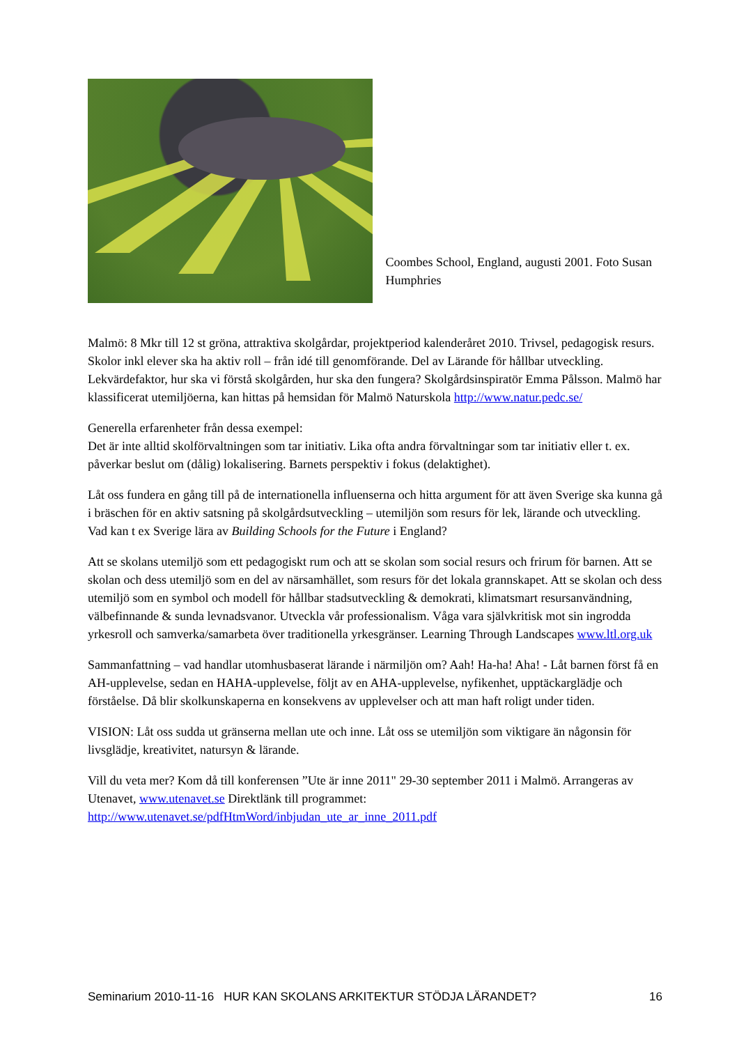Coombes School, England, augusti 2001. Foto Susan Humphries
Malmö: 8 Mkr till 12 st gröna, attraktiva skolgårdar, projektperiod kalenderåret 2010. Trivsel, pedagogisk resurs. Skolor inkl elever ska ha aktiv roll – från idé till genomförande. Del av Lärande för hållbar utveckling. Lekvärdefaktor, hur ska vi förstå skolgården, hur ska den fungera? Skolgårdsinspiratör Emma Pålsson. Malmö har klassificerat utemiljöerna, kan hittas på hemsidan för Malmö Naturskola http://www.natur.pedc.se/
Generella erfarenheter från dessa exempel:
Det är inte alltid skolförvaltningen som tar initiativ. Lika ofta andra förvaltningar som tar initiativ eller t. ex. påverkar beslut om (dålig) lokalisering. Barnets perspektiv i fokus (delaktighet).
Låt oss fundera en gång till på de internationella influenserna och hitta argument för att även Sverige ska kunna gå i bräschen för en aktiv satsning på skolgårdsutveckling – utemiljön som resurs för lek, lärande och utveckling. Vad kan t ex Sverige lära av Building Schools for the Future i England?
Att se skolans utemiljö som ett pedagogiskt rum och att se skolan som social resurs och frirum för barnen. Att se skolan och dess utemiljö som en del av närsamhället, som resurs för det lokala grannskapet. Att se skolan och dess utemiljö som en symbol och modell för hållbar stadsutveckling & demokrati, klimatsmart resursanvändning, välbefinnande & sunda levnadsvanor. Utveckla vår professionalism. Våga vara självkritisk mot sin ingrodda yrkesroll och samverka/samarbeta över traditionella yrkesgränser. Learning Through Landscapes www.ltl.org.uk
Sammanfattning – vad handlar utomhusbaserat lärande i närmiljön om? Aah! Ha-ha! Aha! - Låt barnen först få en AH-upplevelse, sedan en HAHA-upplevelse, följt av en AHA-upplevelse, nyfikenhet, upptäckarglädje och förståelse. Då blir skolkunskaperna en konsekvens av upplevelser och att man haft roligt under tiden.
VISION: Låt oss sudda ut gränserna mellan ute och inne. Låt oss se utemiljön som viktigare än någonsin för livsglädje, kreativitet, natursyn & lärande.
Vill du veta mer? Kom då till konferensen ”Ute är inne 2011" 29-30 september 2011 i Malmö. Arrangeras av Utenavet, www.utenavet.se Direktlänk till programmet: http://www.utenavet.se/pdfHtmWord/inbjudan_ute_ar_inne_2011.pdf
Seminarium 2010-11-16 HUR KAN SKOLANS ARKITEKTUR STÖDJA LÄRANDET? 16